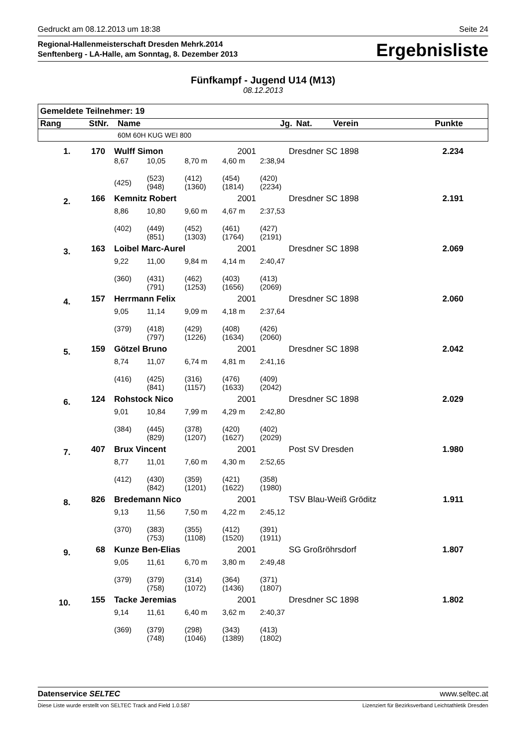Gedruckt am 08.12.2013 um 18:38 Seite 24
Regional-Hallenmeisterschaft Dresden Mehrk.2014
Senftenberg - LA-Halle, am Sonntag, 8. Dezember 2013
Ergebnisliste
Fünfkampf - Jugend U14 (M13)
08.12.2013
| Gemeldete Teilnehmer: 19 | | | | | | | |
| --- | --- | --- | --- | --- | --- | --- | --- |
| Rang | StNr. | Name | | Jg. | Nat. | Verein | Punkte |
| | | 60M 60H KUG WEI 800 | | | | | |
| 1. | 170 | Wulff Simon | | | 2001 | | Dresdner SC 1898 | 2.234 |
| | | 8,67 | 10,05 | 8,70 m | 4,60 m | 2:38,94 | | |
| | | (425) | (523) (948) | (412) (1360) | (454) (1814) | (420) (2234) | | |
| 2. | 166 | Kemnitz Robert | | | 2001 | | Dresdner SC 1898 | 2.191 |
| | | 8,86 | 10,80 | 9,60 m | 4,67 m | 2:37,53 | | |
| | | (402) | (449) (851) | (452) (1303) | (461) (1764) | (427) (2191) | | |
| 3. | 163 | Loibel Marc-Aurel | | | 2001 | | Dresdner SC 1898 | 2.069 |
| | | 9,22 | 11,00 | 9,84 m | 4,14 m | 2:40,47 | | |
| | | (360) | (431) (791) | (462) (1253) | (403) (1656) | (413) (2069) | | |
| 4. | 157 | Herrmann Felix | | | 2001 | | Dresdner SC 1898 | 2.060 |
| | | 9,05 | 11,14 | 9,09 m | 4,18 m | 2:37,64 | | |
| | | (379) | (418) (797) | (429) (1226) | (408) (1634) | (426) (2060) | | |
| 5. | 159 | Götzel Bruno | | | 2001 | | Dresdner SC 1898 | 2.042 |
| | | 8,74 | 11,07 | 6,74 m | 4,81 m | 2:41,16 | | |
| | | (416) | (425) (841) | (316) (1157) | (476) (1633) | (409) (2042) | | |
| 6. | 124 | Rohstock Nico | | | 2001 | | Dresdner SC 1898 | 2.029 |
| | | 9,01 | 10,84 | 7,99 m | 4,29 m | 2:42,80 | | |
| | | (384) | (445) (829) | (378) (1207) | (420) (1627) | (402) (2029) | | |
| 7. | 407 | Brux Vincent | | | 2001 | | Post SV Dresden | 1.980 |
| | | 8,77 | 11,01 | 7,60 m | 4,30 m | 2:52,65 | | |
| | | (412) | (430) (842) | (359) (1201) | (421) (1622) | (358) (1980) | | |
| 8. | 826 | Bredemann Nico | | | 2001 | | TSV Blau-Weiß Gröditz | 1.911 |
| | | 9,13 | 11,56 | 7,50 m | 4,22 m | 2:45,12 | | |
| | | (370) | (383) (753) | (355) (1108) | (412) (1520) | (391) (1911) | | |
| 9. | 68 | Kunze Ben-Elias | | | 2001 | | SG Großröhrsdorf | 1.807 |
| | | 9,05 | 11,61 | 6,70 m | 3,80 m | 2:49,48 | | |
| | | (379) | (379) (758) | (314) (1072) | (364) (1436) | (371) (1807) | | |
| 10. | 155 | Tacke Jeremias | | | 2001 | | Dresdner SC 1898 | 1.802 |
| | | 9,14 | 11,61 | 6,40 m | 3,62 m | 2:40,37 | | |
| | | (369) | (379) (748) | (298) (1046) | (343) (1389) | (413) (1802) | | |
Datenservice SELTEC www.seltec.at
Diese Liste wurde erstellt von SELTEC Track and Field 1.0.587 Lizenziert für Bezirksverband Leichtathletik Dresden